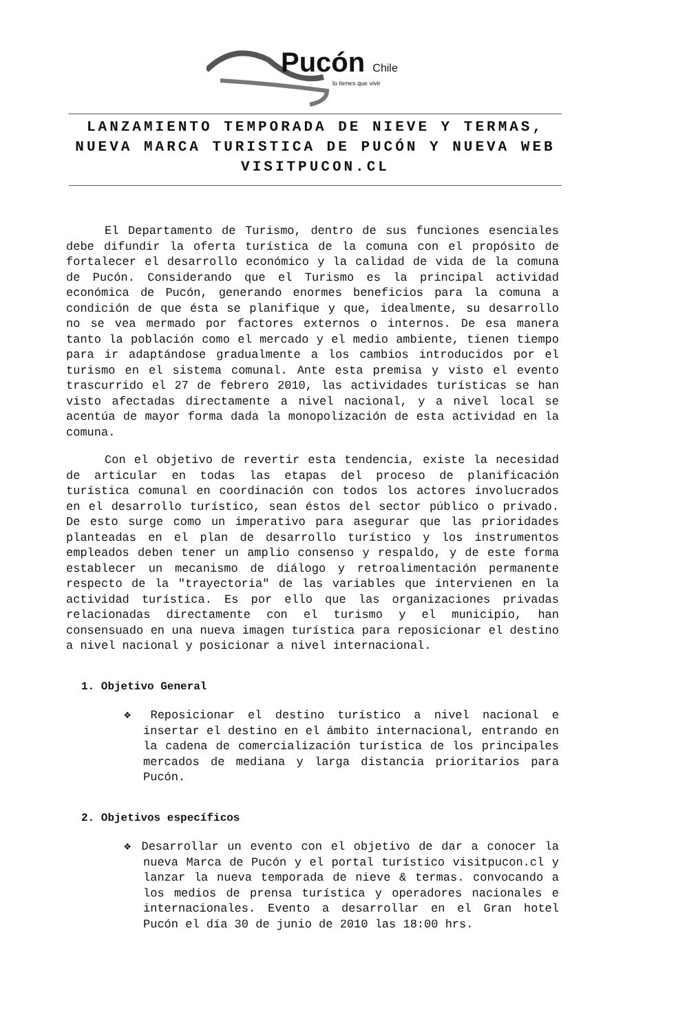Pucón Chile
lo tienes que vivir
LANZAMIENTO TEMPORADA DE NIEVE Y TERMAS, NUEVA MARCA TURISTICA DE PUCÓN Y NUEVA WEB VISITPUCON.CL
El Departamento de Turismo, dentro de sus funciones esenciales debe difundir la oferta turística de la comuna con el propósito de fortalecer el desarrollo económico y la calidad de vida de la comuna de Pucón. Considerando que el Turismo es la principal actividad económica de Pucón, generando enormes beneficios para la comuna a condición de que ésta se planifique y que, idealmente, su desarrollo no se vea mermado por factores externos o internos. De esa manera tanto la población como el mercado y el medio ambiente, tienen tiempo para ir adaptándose gradualmente a los cambios introducidos por el turismo en el sistema comunal. Ante esta premisa y visto el evento trascurrido el 27 de febrero 2010, las actividades turísticas se han visto afectadas directamente a nivel nacional, y a nivel local se acentúa de mayor forma dada la monopolización de esta actividad en la comuna.
Con el objetivo de revertir esta tendencia, existe la necesidad de articular en todas las etapas del proceso de planificación turística comunal en coordinación con todos los actores involucrados en el desarrollo turístico, sean éstos del sector público o privado. De esto surge como un imperativo para asegurar que las prioridades planteadas en el plan de desarrollo turístico y los instrumentos empleados deben tener un amplio consenso y respaldo, y de este forma establecer un mecanismo de diálogo y retroalimentación permanente respecto de la "trayectoria" de las variables que intervienen en la actividad turística. Es por ello que las organizaciones privadas relacionadas directamente con el turismo y el municipio, han consensuado en una nueva imagen turística para reposicionar el destino a nivel nacional y posicionar a nivel internacional.
1. Objetivo General
❖ Reposicionar el destino turístico a nivel nacional e insertar el destino en el ámbito internacional, entrando en la cadena de comercialización turística de los principales mercados de mediana y larga distancia prioritarios para Pucón.
2. Objetivos específicos
❖ Desarrollar un evento con el objetivo de dar a conocer la nueva Marca de Pucón y el portal turístico visitpucon.cl y lanzar la nueva temporada de nieve & termas. convocando a los medios de prensa turística y operadores nacionales e internacionales. Evento a desarrollar en el Gran hotel Pucón el día 30 de junio de 2010 las 18:00 hrs.